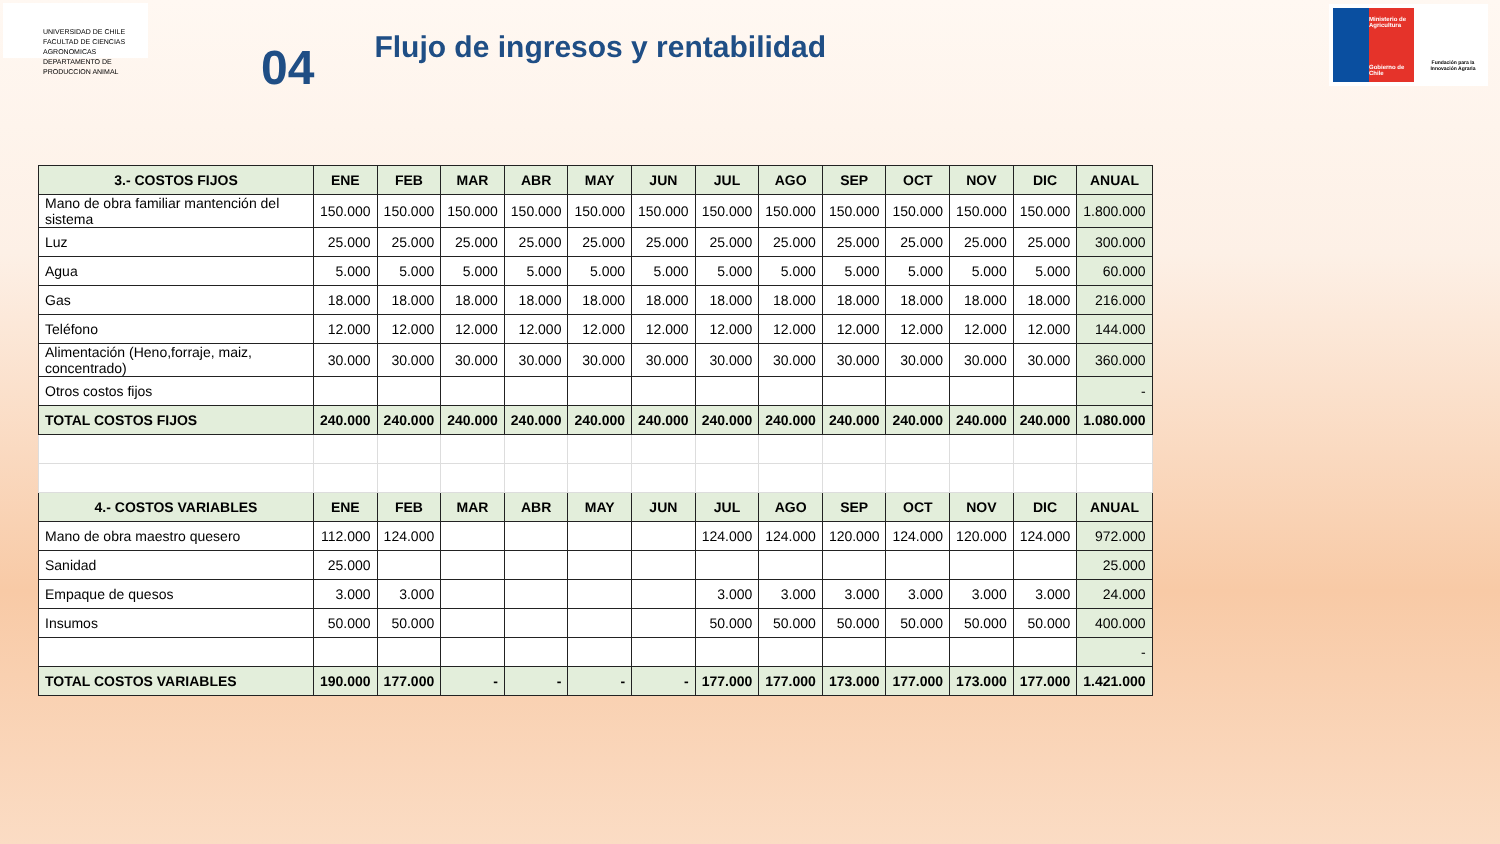UNIVERSIDAD DE CHILE
FACULTAD DE CIENCIAS AGRONOMICAS
DEPARTAMENTO DE PRODUCCION ANIMAL
04
Flujo de ingresos y rentabilidad
Ministerio de Agricultura
Gobierno de Chile
Fundación para la Innovación Agraria
| 3.- COSTOS FIJOS | ENE | FEB | MAR | ABR | MAY | JUN | JUL | AGO | SEP | OCT | NOV | DIC | ANUAL |
| --- | --- | --- | --- | --- | --- | --- | --- | --- | --- | --- | --- | --- | --- |
| Mano de obra familiar mantención del sistema | 150.000 | 150.000 | 150.000 | 150.000 | 150.000 | 150.000 | 150.000 | 150.000 | 150.000 | 150.000 | 150.000 | 150.000 | 1.800.000 |
| Luz | 25.000 | 25.000 | 25.000 | 25.000 | 25.000 | 25.000 | 25.000 | 25.000 | 25.000 | 25.000 | 25.000 | 25.000 | 300.000 |
| Agua | 5.000 | 5.000 | 5.000 | 5.000 | 5.000 | 5.000 | 5.000 | 5.000 | 5.000 | 5.000 | 5.000 | 5.000 | 60.000 |
| Gas | 18.000 | 18.000 | 18.000 | 18.000 | 18.000 | 18.000 | 18.000 | 18.000 | 18.000 | 18.000 | 18.000 | 18.000 | 216.000 |
| Teléfono | 12.000 | 12.000 | 12.000 | 12.000 | 12.000 | 12.000 | 12.000 | 12.000 | 12.000 | 12.000 | 12.000 | 12.000 | 144.000 |
| Alimentación (Heno,forraje, maiz, concentrado) | 30.000 | 30.000 | 30.000 | 30.000 | 30.000 | 30.000 | 30.000 | 30.000 | 30.000 | 30.000 | 30.000 | 30.000 | 360.000 |
| Otros costos fijos | | | | | | | | | | | | | - |
| TOTAL COSTOS FIJOS | 240.000 | 240.000 | 240.000 | 240.000 | 240.000 | 240.000 | 240.000 | 240.000 | 240.000 | 240.000 | 240.000 | 240.000 | 1.080.000 |
| 4.- COSTOS VARIABLES | ENE | FEB | MAR | ABR | MAY | JUN | JUL | AGO | SEP | OCT | NOV | DIC | ANUAL |
| Mano de obra maestro quesero | 112.000 | 124.000 | | | | | 124.000 | 124.000 | 120.000 | 124.000 | 120.000 | 124.000 | 972.000 |
| Sanidad | 25.000 | | | | | | | | | | | | 25.000 |
| Empaque de quesos | 3.000 | 3.000 | | | | | 3.000 | 3.000 | 3.000 | 3.000 | 3.000 | 3.000 | 24.000 |
| Insumos | 50.000 | 50.000 | | | | | 50.000 | 50.000 | 50.000 | 50.000 | 50.000 | 50.000 | 400.000 |
| | | | | | | | | | | | | | - |
| TOTAL COSTOS VARIABLES | 190.000 | 177.000 | - | - | - | - | 177.000 | 177.000 | 173.000 | 177.000 | 173.000 | 177.000 | 1.421.000 |